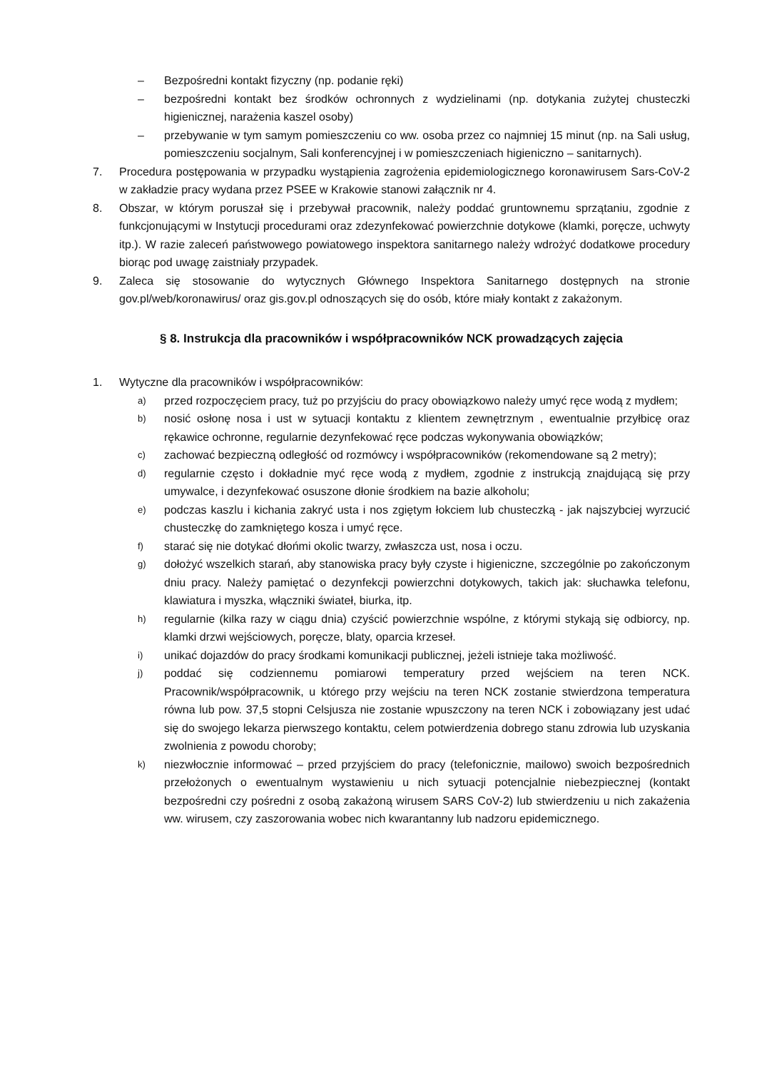– Bezpośredni kontakt fizyczny (np. podanie ręki)
– bezpośredni kontakt bez środków ochronnych z wydzielinami (np. dotykania zużytej chusteczki higienicznej, narażenia kaszel osoby)
– przebywanie w tym samym pomieszczeniu co ww. osoba przez co najmniej 15 minut (np. na Sali usług, pomieszczeniu socjalnym, Sali konferencyjnej i w pomieszczeniach higieniczno – sanitarnych).
7. Procedura postępowania w przypadku wystąpienia zagrożenia epidemiologicznego koronawirusem Sars-CoV-2 w zakładzie pracy wydana przez PSEE w Krakowie stanowi załącznik nr 4.
8. Obszar, w którym poruszał się i przebywał pracownik, należy poddać gruntownemu sprzątaniu, zgodnie z funkcjonującymi w Instytucji procedurami oraz zdezynfekować powierzchnie dotykowe (klamki, poręcze, uchwyty itp.). W razie zaleceń państwowego powiatowego inspektora sanitarnego należy wdrożyć dodatkowe procedury biorąc pod uwagę zaistniały przypadek.
9. Zaleca się stosowanie do wytycznych Głównego Inspektora Sanitarnego dostępnych na stronie gov.pl/web/koronawirus/ oraz gis.gov.pl odnoszących się do osób, które miały kontakt z zakażonym.
§ 8. Instrukcja dla pracowników i współpracowników NCK prowadzących zajęcia
1. Wytyczne dla pracowników i współpracowników:
a) przed rozpoczęciem pracy, tuż po przyjściu do pracy obowiązkowo należy umyć ręce wodą z mydłem;
b) nosić osłonę nosa i ust w sytuacji kontaktu z klientem zewnętrznym , ewentualnie przyłbicę oraz rękawice ochronne, regularnie dezynfekować ręce podczas wykonywania obowiązków;
c) zachować bezpieczną odległość od rozmówcy i współpracowników (rekomendowane są 2 metry);
d) regularnie często i dokładnie myć ręce wodą z mydłem, zgodnie z instrukcją znajdującą się przy umywalce, i dezynfekować osuszone dłonie środkiem na bazie alkoholu;
e) podczas kaszlu i kichania zakryć usta i nos zgiętym łokciem lub chusteczką - jak najszybciej wyrzucić chusteczkę do zamkniętego kosza i umyć ręce.
f) starać się nie dotykać dłońmi okolic twarzy, zwłaszcza ust, nosa i oczu.
g) dołożyć wszelkich starań, aby stanowiska pracy były czyste i higieniczne, szczególnie po zakończonym dniu pracy. Należy pamiętać o dezynfekcji powierzchni dotykowych, takich jak: słuchawka telefonu, klawiatura i myszka, włączniki świateł, biurka, itp.
h) regularnie (kilka razy w ciągu dnia) czyścić powierzchnie wspólne, z którymi stykają się odbiorcy, np. klamki drzwi wejściowych, poręcze, blaty, oparcia krzeseł.
i) unikać dojazdów do pracy środkami komunikacji publicznej, jeżeli istnieje taka możliwość.
j) poddać się codziennemu pomiarowi temperatury przed wejściem na teren NCK. Pracownik/współpracownik, u którego przy wejściu na teren NCK zostanie stwierdzona temperatura równa lub pow. 37,5 stopni Celsjusza nie zostanie wpuszczony na teren NCK i zobowiązany jest udać się do swojego lekarza pierwszego kontaktu, celem potwierdzenia dobrego stanu zdrowia lub uzyskania zwolnienia z powodu choroby;
k) niezwłocznie informować – przed przyjściem do pracy (telefonicznie, mailowo) swoich bezpośrednich przełożonych o ewentualnym wystawieniu u nich sytuacji potencjalnie niebezpiecznej (kontakt bezpośredni czy pośredni z osobą zakażoną wirusem SARS CoV-2) lub stwierdzeniu u nich zakażenia ww. wirusem, czy zaszorowania wobec nich kwarantanny lub nadzoru epidemicznego.